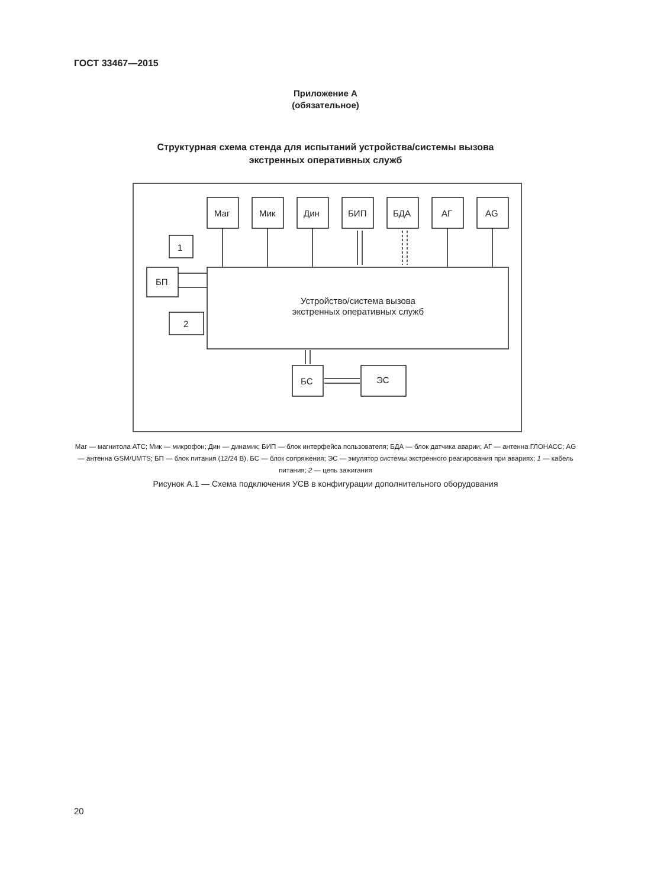ГОСТ 33467—2015
Приложение А
(обязательное)
Структурная схема стенда для испытаний устройства/системы вызова
экстренных оперативных служб
Маг
Мик
Дин
БИП
БДА
АГ
AG
БП
1
2
БС
ЭС
Устройство/система вызова
экстренных оперативных служб
Маг — магнитола АТС; Мик — микрофон; Дин — динамик; БИП — блок интерфейса пользователя; БДА — блок датчика аварии; АГ — антенна ГЛОНАСС; AG — антенна GSM/UMTS; БП — блок питания (12/24 В), БС — блок сопряжения; ЭС — эмулятор системы экстренного реагирования при авариях; 1 — кабель питания; 2 — цепь зажигания
Рисунок А.1 — Схема подключения УСВ в конфигурации дополнительного оборудования
20